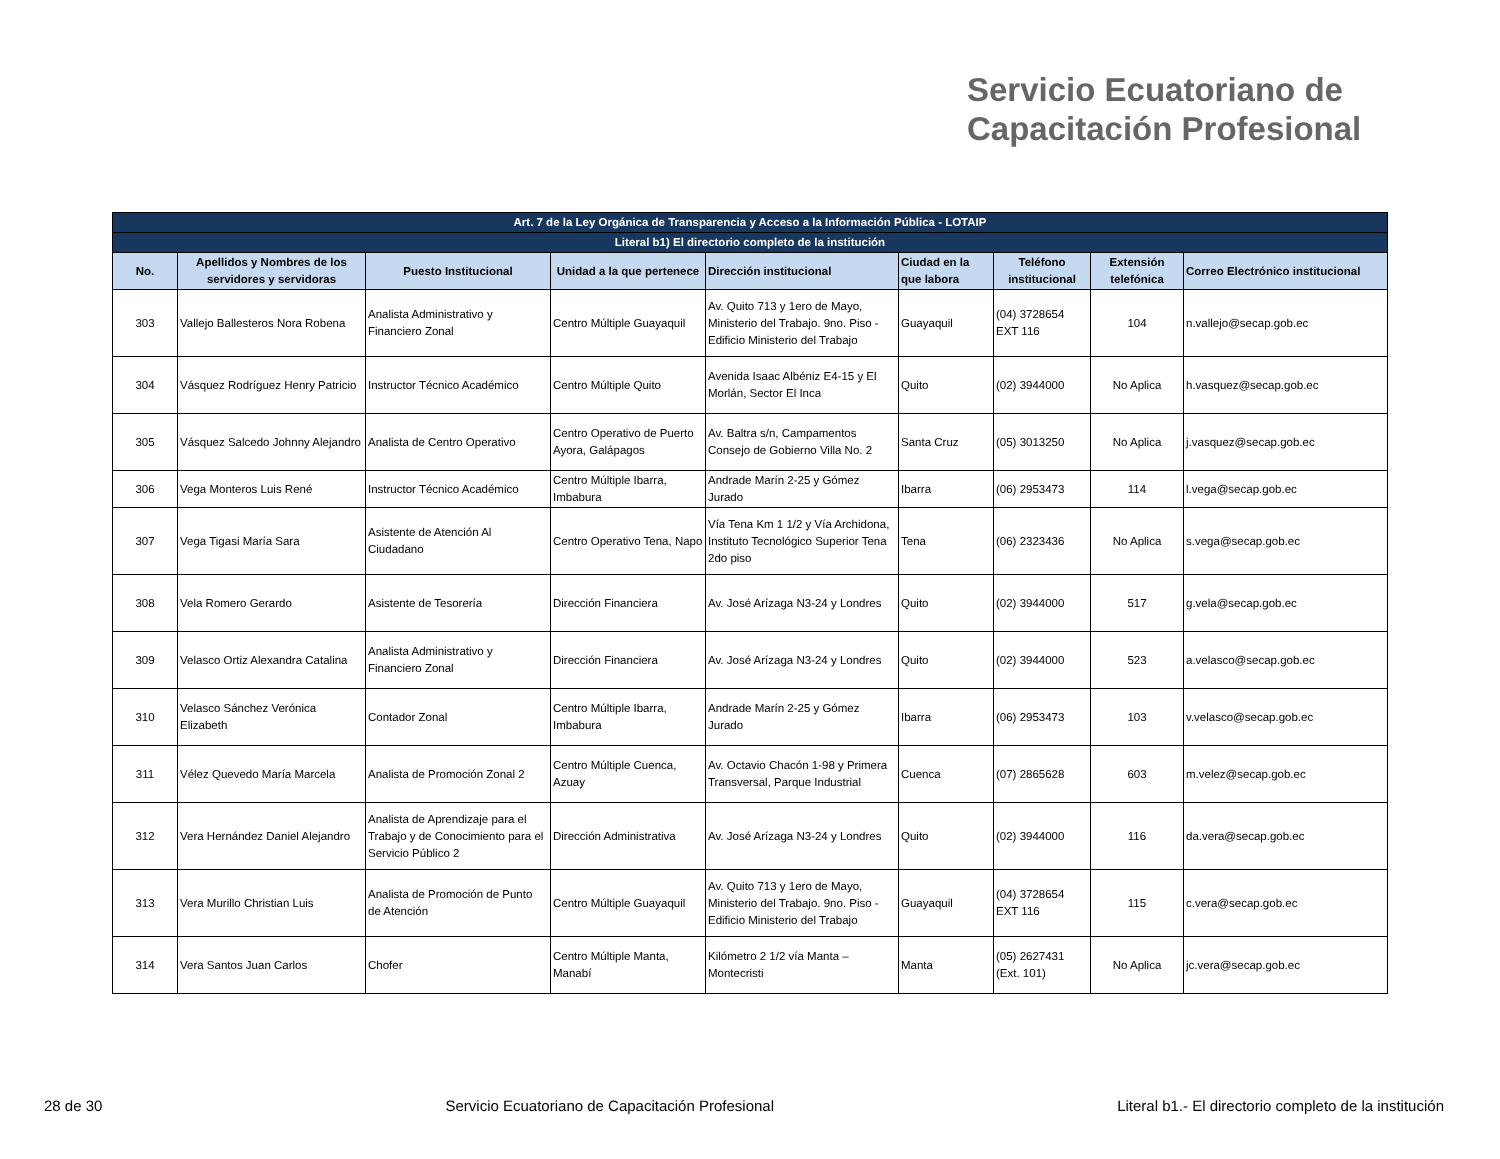Servicio Ecuatoriano de
Capacitación Profesional
| Art. 7 de la Ley Orgánica de Transparencia y Acceso a la Información Pública - LOTAIP | | | | | | | | |
| Literal b1) El directorio completo de la institución | | | | | | | | |
| No. | Apellidos y Nombres de los servidores y servidoras | Puesto Institucional | Unidad a la que pertenece | Dirección institucional | Ciudad en la que labora | Teléfono institucional | Extensión telefónica | Correo Electrónico institucional |
| 303 | Vallejo Ballesteros Nora Robena | Analista Administrativo y Financiero Zonal | Centro Múltiple Guayaquil | Av. Quito 713 y 1ero de Mayo, Ministerio del Trabajo. 9no. Piso - Edificio Ministerio del Trabajo | Guayaquil | (04) 3728654 EXT 116 | 104 | n.vallejo@secap.gob.ec |
| 304 | Vásquez Rodríguez Henry Patricio | Instructor Técnico Académico | Centro Múltiple Quito | Avenida Isaac Albéniz E4-15 y El Morlán, Sector El Inca | Quito | (02) 3944000 | No Aplica | h.vasquez@secap.gob.ec |
| 305 | Vásquez Salcedo Johnny Alejandro | Analista de Centro Operativo | Centro Operativo de Puerto Ayora, Galápagos | Av. Baltra s/n, Campamentos Consejo de Gobierno Villa No. 2 | Santa Cruz | (05) 3013250 | No Aplica | j.vasquez@secap.gob.ec |
| 306 | Vega Monteros Luis René | Instructor Técnico Académico | Centro Múltiple Ibarra, Imbabura | Andrade Marín 2-25 y Gómez Jurado | Ibarra | (06) 2953473 | 114 | l.vega@secap.gob.ec |
| 307 | Vega Tigasi María Sara | Asistente de Atención Al Ciudadano | Centro Operativo Tena, Napo | Vía Tena Km 1 1/2 y Vía Archidona, Instituto Tecnológico Superior Tena 2do piso | Tena | (06) 2323436 | No Aplica | s.vega@secap.gob.ec |
| 308 | Vela Romero Gerardo | Asistente de Tesorería | Dirección Financiera | Av. José Arízaga N3-24 y Londres | Quito | (02) 3944000 | 517 | g.vela@secap.gob.ec |
| 309 | Velasco Ortiz Alexandra Catalina | Analista Administrativo y Financiero Zonal | Dirección Financiera | Av. José Arízaga N3-24 y Londres | Quito | (02) 3944000 | 523 | a.velasco@secap.gob.ec |
| 310 | Velasco Sánchez Verónica Elizabeth | Contador Zonal | Centro Múltiple Ibarra, Imbabura | Andrade Marín 2-25 y Gómez Jurado | Ibarra | (06) 2953473 | 103 | v.velasco@secap.gob.ec |
| 311 | Vélez Quevedo María Marcela | Analista de Promoción Zonal 2 | Centro Múltiple Cuenca, Azuay | Av. Octavio Chacón 1-98 y Primera Transversal, Parque Industrial | Cuenca | (07) 2865628 | 603 | m.velez@secap.gob.ec |
| 312 | Vera Hernández Daniel Alejandro | Analista de Aprendizaje para el Trabajo y de Conocimiento para el Servicio Público 2 | Dirección Administrativa | Av. José Arízaga N3-24 y Londres | Quito | (02) 3944000 | 116 | da.vera@secap.gob.ec |
| 313 | Vera Murillo Christian Luis | Analista de Promoción de Punto de Atención | Centro Múltiple Guayaquil | Av. Quito 713 y 1ero de Mayo, Ministerio del Trabajo. 9no. Piso - Edificio Ministerio del Trabajo | Guayaquil | (04) 3728654 EXT 116 | 115 | c.vera@secap.gob.ec |
| 314 | Vera Santos Juan Carlos | Chofer | Centro Múltiple Manta, Manabí | Kilómetro 2 1/2 vía Manta – Montecristi | Manta | (05) 2627431 (Ext. 101) | No Aplica | jc.vera@secap.gob.ec |
28 de 30 Servicio Ecuatoriano de Capacitación Profesional Literal b1.- El directorio completo de la institución